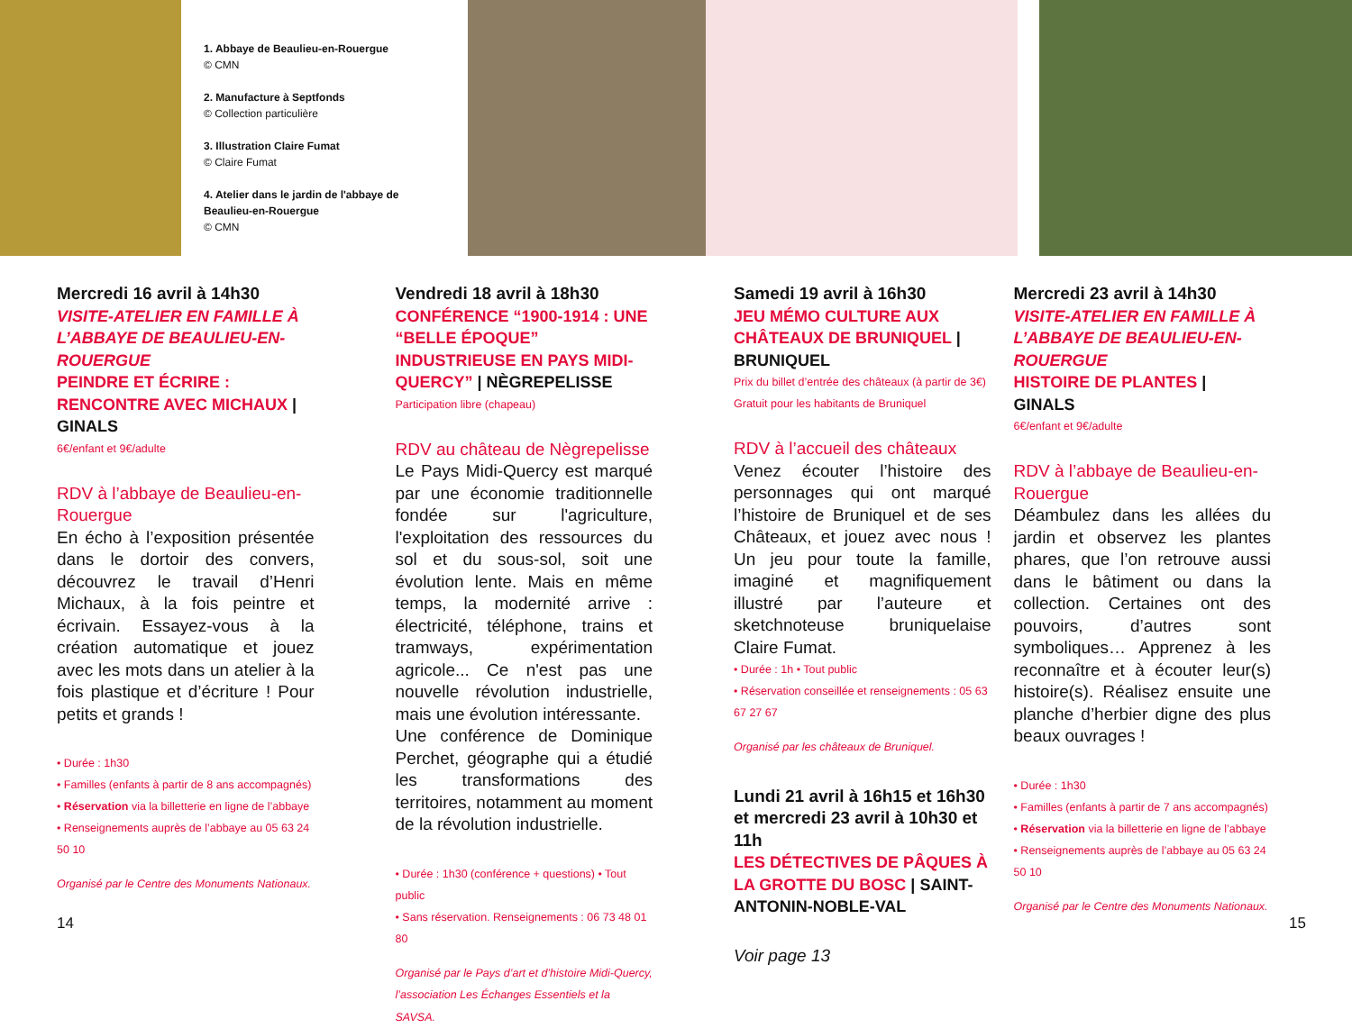1. Abbaye de Beaulieu-en-Rouergue
© CMN
2. Manufacture à Septfonds
© Collection particulière
3. Illustration Claire Fumat
© Claire Fumat
4. Atelier dans le jardin de l'abbaye de Beaulieu-en-Rouergue
© CMN
Mercredi 16 avril à 14h30
VISITE-ATELIER EN FAMILLE À L’ABBAYE DE BEAULIEU-EN-ROUERGUE
PEINDRE ET ÉCRIRE : RENCONTRE AVEC MICHAUX | GINALS
6€/enfant et 9€/adulte
RDV à l’abbaye de Beaulieu-en-Rouergue
En écho à l’exposition présentée dans le dortoir des convers, découvrez le travail d’Henri Michaux, à la fois peintre et écrivain. Essayez-vous à la création automatique et jouez avec les mots dans un atelier à la fois plastique et d’écriture ! Pour petits et grands !
• Durée : 1h30
• Familles (enfants à partir de 8 ans accompagnés)
• Réservation via la billetterie en ligne de l’abbaye
• Renseignements auprès de l’abbaye au 05 63 24 50 10
Organisé par le Centre des Monuments Nationaux.
Vendredi 18 avril à 18h30
CONFÉRENCE “1900-1914 : UNE “BELLE ÉPOQUE” INDUSTRIEUSE EN PAYS MIDI-QUERCY” | NÈGREPELISSE
Participation libre (chapeau)
RDV au château de Nègrepelisse
Le Pays Midi-Quercy est marqué par une économie traditionnelle fondée sur l'agriculture, l'exploitation des ressources du sol et du sous-sol, soit une évolution lente. Mais en même temps, la modernité arrive : électricité, téléphone, trains et tramways, expérimentation agricole... Ce n'est pas une nouvelle révolution industrielle, mais une évolution intéressante.
Une conférence de Dominique Perchet, géographe qui a étudié les transformations des territoires, notamment au moment de la révolution industrielle.
• Durée : 1h30 (conférence + questions) • Tout public
• Sans réservation. Renseignements : 06 73 48 01 80
Organisé par le Pays d’art et d’histoire Midi-Quercy, l’association Les Échanges Essentiels et la SAVSA.
Samedi 19 avril à 16h30
JEU MÉMO CULTURE AUX CHÂTEAUX DE BRUNIQUEL | BRUNIQUEL
Prix du billet d’entrée des châteaux (à partir de 3€)
Gratuit pour les habitants de Bruniquel
RDV à l’accueil des châteaux
Venez écouter l’histoire des personnages qui ont marqué l’histoire de Bruniquel et de ses Châteaux, et jouez avec nous ! Un jeu pour toute la famille, imaginé et magnifiquement illustré par l’auteure et sketchnoteuse bruniquelaise Claire Fumat.
• Durée : 1h • Tout public
• Réservation conseillée et renseignements : 05 63 67 27 67
Organisé par les châteaux de Bruniquel.
Lundi 21 avril à 16h15 et 16h30 et mercredi 23 avril à 10h30 et 11h
LES DÉTECTIVES DE PÂQUES À LA GROTTE DU BOSC | SAINT-ANTONIN-NOBLE-VAL
Voir page 13
Mercredi 23 avril à 14h30
VISITE-ATELIER EN FAMILLE À L’ABBAYE DE BEAULIEU-EN-ROUERGUE
HISTOIRE DE PLANTES | GINALS
6€/enfant et 9€/adulte
RDV à l’abbaye de Beaulieu-en-Rouergue
Déambulez dans les allées du jardin et observez les plantes phares, que l’on retrouve aussi dans le bâtiment ou dans la collection. Certaines ont des pouvoirs, d’autres sont symboliques… Apprenez à les reconnaître et à écouter leur(s) histoire(s). Réalisez ensuite une planche d’herbier digne des plus beaux ouvrages !
• Durée : 1h30
• Familles (enfants à partir de 7 ans accompagnés)
• Réservation via la billetterie en ligne de l’abbaye
• Renseignements auprès de l’abbaye au 05 63 24 50 10
Organisé par le Centre des Monuments Nationaux.
14 15